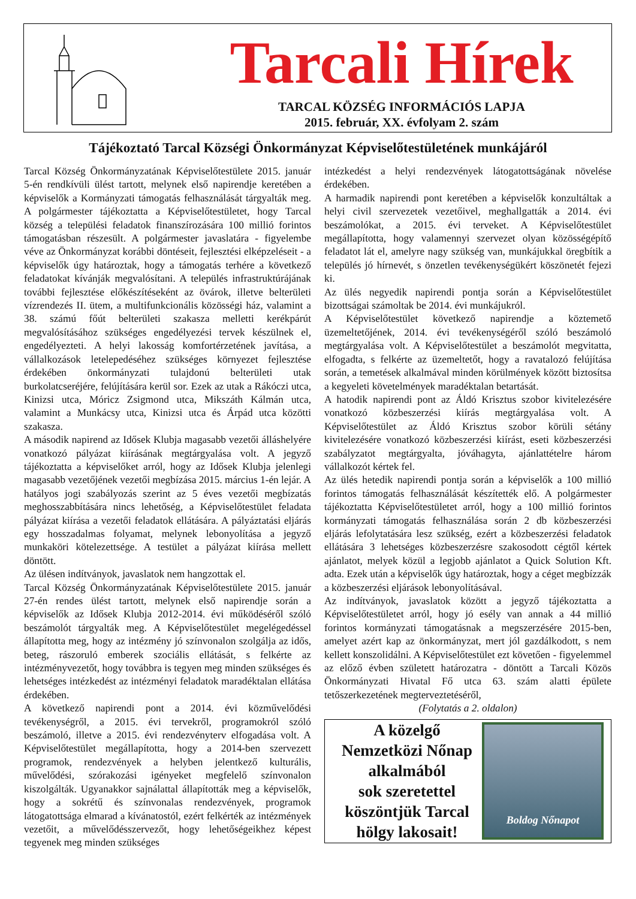Tarcali Hírek
TARCAL KÖZSÉG INFORMÁCIÓS LAPJA
2015. február, XX. évfolyam 2. szám
Tájékoztató Tarcal Községi Önkormányzat Képviselőtestületének munkájáról
Tarcal Község Önkormányzatának Képviselőtestülete 2015. január 5-én rendkívüli ülést tartott, melynek első napirendje keretében a képviselők a Kormányzati támogatás felhasználását tárgyalták meg. A polgármester tájékoztatta a Képviselőtestületet, hogy Tarcal község a települési feladatok finanszírozására 100 millió forintos támogatásban részesült. A polgármester javaslatára - figyelembe véve az Önkormányzat korábbi döntéseit, fejlesztési elképzeléseit - a képviselők úgy határoztak, hogy a támogatás terhére a következő feladatokat kívánják megvalósítani. A település infrastruktúrájának további fejlesztése előkészítéseként az övárok, illetve belterületi vízrendezés II. ütem, a multifunkcionális közösségi ház, valamint a 38. számú főút belterületi szakasza melletti kerékpárút megvalósításához szükséges engedélyezési tervek készülnek el, engedélyezteti. A helyi lakosság komfortérzetének javítása, a vállalkozások letelepedéséhez szükséges környezet fejlesztése érdekében önkormányzati tulajdonú belterületi utak burkolatcseréjére, felújítására kerül sor. Ezek az utak a Rákóczi utca, Kinizsi utca, Móricz Zsigmond utca, Mikszáth Kálmán utca, valamint a Munkácsy utca, Kinizsi utca és Árpád utca közötti szakasza.
A második napirend az Idősek Klubja magasabb vezetői álláshelyére vonatkozó pályázat kiírásának megtárgyalása volt. A jegyző tájékoztatta a képviselőket arról, hogy az Idősek Klubja jelenlegi magasabb vezetőjének vezetői megbízása 2015. március 1-én lejár. A hatályos jogi szabályozás szerint az 5 éves vezetői megbízatás meghosszabbítására nincs lehetőség, a Képviselőtestület feladata pályázat kiírása a vezetői feladatok ellátására. A pályáztatási eljárás egy hosszadalmas folyamat, melynek lebonyolítása a jegyző munkaköri kötelezettsége. A testület a pályázat kiírása mellett döntött.
Az ülésen indítványok, javaslatok nem hangzottak el.
Tarcal Község Önkormányzatának Képviselőtestülete 2015. január 27-én rendes ülést tartott, melynek első napirendje során a képviselők az Idősek Klubja 2012-2014. évi működéséről szóló beszámolót tárgyalták meg. A Képviselőtestület megelégedéssel állapította meg, hogy az intézmény jó színvonalon szolgálja az idős, beteg, rászoruló emberek szociális ellátását, s felkérte az intézményvezetőt, hogy továbbra is tegyen meg minden szükséges és lehetséges intézkedést az intézményi feladatok maradéktalan ellátása érdekében.
A következő napirendi pont a 2014. évi közművelődési tevékenységről, a 2015. évi tervekről, programokról szóló beszámoló, illetve a 2015. évi rendezvényterv elfogadása volt. A Képviselőtestület megállapította, hogy a 2014-ben szervezett programok, rendezvények a helyben jelentkező kulturális, művelődési, szórakozási igényeket megfelelő színvonalon kiszolgálták. Ugyanakkor sajnálattal állapították meg a képviselők, hogy a sokrétű és színvonalas rendezvények, programok látogatottsága elmarad a kívánatostól, ezért felkérték az intézmények vezetőit, a művelődésszervezőt, hogy lehetőségeikhez képest tegyenek meg minden szükséges
intézkedést a helyi rendezvények látogatottságának növelése érdekében.
A harmadik napirendi pont keretében a képviselők konzultáltak a helyi civil szervezetek vezetőivel, meghallgatták a 2014. évi beszámolókat, a 2015. évi terveket. A Képviselőtestület megállapította, hogy valamennyi szervezet olyan közösségépítő feladatot lát el, amelyre nagy szükség van, munkájukkal öregbítik a település jó hírnevét, s önzetlen tevékenységükért köszönetét fejezi ki.
Az ülés negyedik napirendi pontja során a Képviselőtestület bizottságai számoltak be 2014. évi munkájukról.
A Képviselőtestület következő napirendje a köztemető üzemeltetőjének, 2014. évi tevékenységéről szóló beszámoló megtárgyalása volt. A Képviselőtestület a beszámolót megvitatta, elfogadta, s felkérte az üzemeltetőt, hogy a ravatalozó felújítása során, a temetések alkalmával minden körülmények között biztosítsa a kegyeleti követelmények maradéktalan betartását.
A hatodik napirendi pont az Áldó Krisztus szobor kivitelezésére vonatkozó közbeszerzési kiírás megtárgyalása volt. A Képviselőtestület az Áldó Krisztus szobor körüli sétány kivitelezésére vonatkozó közbeszerzési kiírást, eseti közbeszerzési szabályzatot megtárgyalta, jóváhagyta, ajánlattételre három vállalkozót kértek fel.
Az ülés hetedik napirendi pontja során a képviselők a 100 millió forintos támogatás felhasználását készítették elő. A polgármester tájékoztatta Képviselőtestületet arról, hogy a 100 millió forintos kormányzati támogatás felhasználása során 2 db közbeszerzési eljárás lefolytatására lesz szükség, ezért a közbeszerzési feladatok ellátására 3 lehetséges közbeszerzésre szakosodott cégtől kértek ajánlatot, melyek közül a legjobb ajánlatot a Quick Solution Kft. adta. Ezek után a képviselők úgy határoztak, hogy a céget megbízzák a közbeszerzési eljárások lebonyolításával.
Az indítványok, javaslatok között a jegyző tájékoztatta a Képviselőtestületet arról, hogy jó esély van annak a 44 millió forintos kormányzati támogatásnak a megszerzésére 2015-ben, amelyet azért kap az önkormányzat, mert jól gazdálkodott, s nem kellett konszolidálni. A Képviselőtestület ezt követően - figyelemmel az előző évben született határozatra - döntött a Tarcali Közös Önkormányzati Hivatal Fő utca 63. szám alatti épülete tetőszerkezetének megterveztetéséről,
(Folytatás a 2. oldalon)
A közelgő
Nemzetközi Nőnap
alkalmából
sok szeretettel
köszöntjük Tarcal
hölgy lakosait!
Boldog Nőnapot